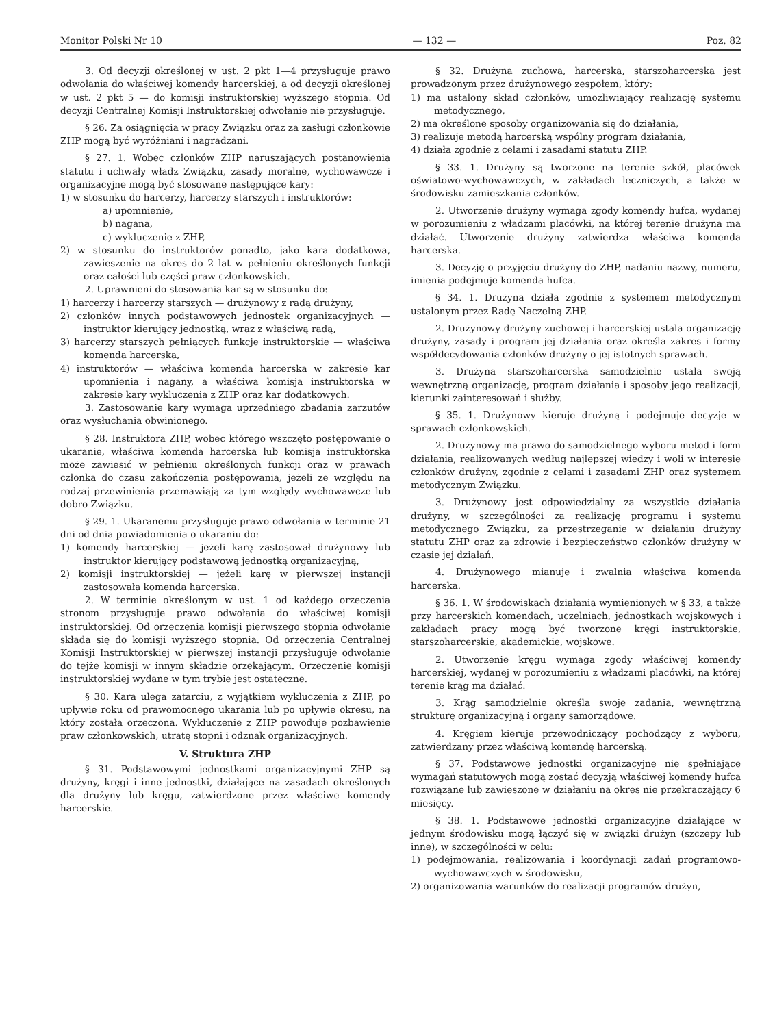Monitor Polski Nr 10 — 132 — Poz. 82
3. Od decyzji określonej w ust. 2 pkt 1—4 przysługuje prawo odwołania do właściwej komendy harcerskiej, a od decyzji określonej w ust. 2 pkt 5 — do komisji instruktorskiej wyższego stopnia. Od decyzji Centralnej Komisji Instruktorskiej odwołanie nie przysługuje.
§ 26. Za osiągnięcia w pracy Związku oraz za zasługi członkowie ZHP mogą być wyróżniani i nagradzani.
§ 27. 1. Wobec członków ZHP naruszających postanowienia statutu i uchwały władz Związku, zasady moralne, wychowawcze i organizacyjne mogą być stosowane następujące kary:
1) w stosunku do harcerzy, harcerzy starszych i instruktorów:
a) upomnienie,
b) nagana,
c) wykluczenie z ZHP,
2) w stosunku do instruktorów ponadto, jako kara dodatkowa, zawieszenie na okres do 2 lat w pełnieniu określonych funkcji oraz całości lub części praw członkowskich.
2. Uprawnieni do stosowania kar są w stosunku do:
1) harcerzy i harcerzy starszych — drużynowy z radą drużyny,
2) członków innych podstawowych jednostek organizacyjnych — instruktor kierujący jednostką, wraz z właściwą radą,
3) harcerzy starszych pełniących funkcje instruktorskie — właściwa komenda harcerska,
4) instruktorów — właściwa komenda harcerska w zakresie kar upomnienia i nagany, a właściwa komisja instruktorska w zakresie kary wykluczenia z ZHP oraz kar dodatkowych.
3. Zastosowanie kary wymaga uprzedniego zbadania zarzutów oraz wysłuchania obwinionego.
§ 28. Instruktora ZHP, wobec którego wszczęto postępowanie o ukaranie, właściwa komenda harcerska lub komisja instruktorska może zawiesić w pełnieniu określonych funkcji oraz w prawach członka do czasu zakończenia postępowania, jeżeli ze względu na rodzaj przewinienia przemawiają za tym względy wychowawcze lub dobro Związku.
§ 29. 1. Ukaranemu przysługuje prawo odwołania w terminie 21 dni od dnia powiadomienia o ukaraniu do:
1) komendy harcerskiej — jeżeli karę zastosował drużynowy lub instruktor kierujący podstawową jednostką organizacyjną,
2) komisji instruktorskiej — jeżeli karę w pierwszej instancji zastosowała komenda harcerska.
2. W terminie określonym w ust. 1 od każdego orzeczenia stronom przysługuje prawo odwołania do właściwej komisji instruktorskiej. Od orzeczenia komisji pierwszego stopnia odwołanie składa się do komisji wyższego stopnia. Od orzeczenia Centralnej Komisji Instruktorskiej w pierwszej instancji przysługuje odwołanie do tejże komisji w innym składzie orzekającym. Orzeczenie komisji instruktorskiej wydane w tym trybie jest ostateczne.
§ 30. Kara ulega zatarciu, z wyjątkiem wykluczenia z ZHP, po upływie roku od prawomocnego ukarania lub po upływie okresu, na który została orzeczona. Wykluczenie z ZHP powoduje pozbawienie praw członkowskich, utratę stopni i odznak organizacyjnych.
V. Struktura ZHP
§ 31. Podstawowymi jednostkami organizacyjnymi ZHP są drużyny, kręgi i inne jednostki, działające na zasadach określonych dla drużyny lub kręgu, zatwierdzone przez właściwe komendy harcerskie.
§ 32. Drużyna zuchowa, harcerska, starszoharcerska jest prowadzonym przez drużynowego zespołem, który:
1) ma ustalony skład członków, umożliwiający realizację systemu metodycznego,
2) ma określone sposoby organizowania się do działania,
3) realizuje metodą harcerską wspólny program działania,
4) działa zgodnie z celami i zasadami statutu ZHP.
§ 33. 1. Drużyny są tworzone na terenie szkół, placówek oświatowo-wychowawczych, w zakładach leczniczych, a także w środowisku zamieszkania członków.
2. Utworzenie drużyny wymaga zgody komendy hufca, wydanej w porozumieniu z władzami placówki, na której terenie drużyna ma działać. Utworzenie drużyny zatwierdza właściwa komenda harcerska.
3. Decyzję o przyjęciu drużyny do ZHP, nadaniu nazwy, numeru, imienia podejmuje komenda hufca.
§ 34. 1. Drużyna działa zgodnie z systemem metodycznym ustalonym przez Radę Naczelną ZHP.
2. Drużynowy drużyny zuchowej i harcerskiej ustala organizację drużyny, zasady i program jej działania oraz określa zakres i formy współdecydowania członków drużyny o jej istotnych sprawach.
3. Drużyna starszoharcerska samodzielnie ustala swoją wewnętrzną organizację, program działania i sposoby jego realizacji, kierunki zainteresowań i służby.
§ 35. 1. Drużynowy kieruje drużyną i podejmuje decyzje w sprawach członkowskich.
2. Drużynowy ma prawo do samodzielnego wyboru metod i form działania, realizowanych według najlepszej wiedzy i woli w interesie członków drużyny, zgodnie z celami i zasadami ZHP oraz systemem metodycznym Związku.
3. Drużynowy jest odpowiedzialny za wszystkie działania drużyny, w szczególności za realizację programu i systemu metodycznego Związku, za przestrzeganie w działaniu drużyny statutu ZHP oraz za zdrowie i bezpieczeństwo członków drużyny w czasie jej działań.
4. Drużynowego mianuje i zwalnia właściwa komenda harcerska.
§ 36. 1. W środowiskach działania wymienionych w § 33, a także przy harcerskich komendach, uczelniach, jednostkach wojskowych i zakładach pracy mogą być tworzone kręgi instruktorskie, starszoharcerskie, akademickie, wojskowe.
2. Utworzenie kręgu wymaga zgody właściwej komendy harcerskiej, wydanej w porozumieniu z władzami placówki, na której terenie krąg ma działać.
3. Krąg samodzielnie określa swoje zadania, wewnętrzną strukturę organizacyjną i organy samorządowe.
4. Kręgiem kieruje przewodniczący pochodzący z wyboru, zatwierdzany przez właściwą komendę harcerską.
§ 37. Podstawowe jednostki organizacyjne nie spełniające wymagań statutowych mogą zostać decyzją właściwej komendy hufca rozwiązane lub zawieszone w działaniu na okres nie przekraczający 6 miesięcy.
§ 38. 1. Podstawowe jednostki organizacyjne działające w jednym środowisku mogą łączyć się w związki drużyn (szczepy lub inne), w szczególności w celu:
1) podejmowania, realizowania i koordynacji zadań programowo-wychowawczych w środowisku,
2) organizowania warunków do realizacji programów drużyn,